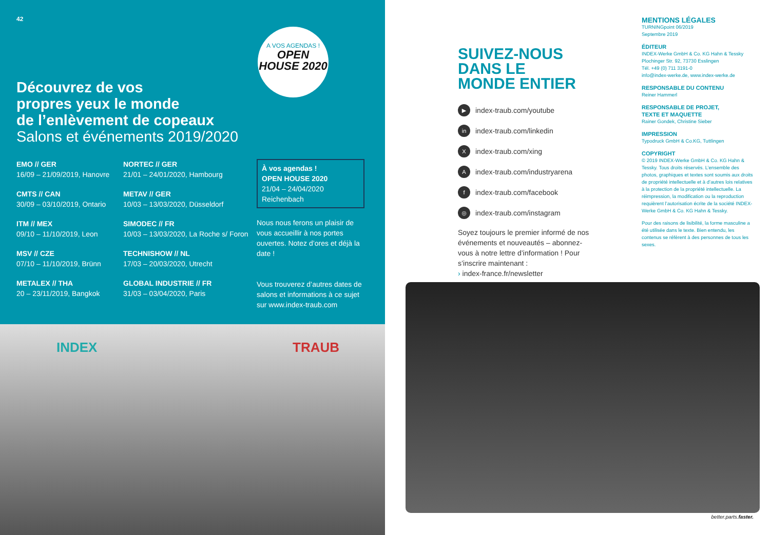42
Découvrez de vos
propres yeux le monde
de l’enlèvement de copeaux
Salons et événements 2019/2020
EMO // GER
16/09 – 21/09/2019, Hanovre
CMTS // CAN
30/09 – 03/10/2019, Ontario
ITM // MEX
09/10 – 11/10/2019, Leon
MSV // CZE
07/10 – 11/10/2019, Brünn
METALEX // THA
20 – 23/11/2019, Bangkok
NORTEC // GER
21/01 – 24/01/2020, Hambourg
METAV // GER
10/03 – 13/03/2020, Düsseldorf
SIMODEC // FR
10/03 – 13/03/2020, La Roche s/ Foron
TECHNISHOW // NL
17/03 – 20/03/2020, Utrecht
GLOBAL INDUSTRIE // FR
31/03 – 03/04/2020, Paris
À vos agendas !
OPEN HOUSE 2020
21/04 – 24/04/2020
Reichenbach
Nous nous ferons un plaisir de vous accueillir à nos portes ouvertes. Notez d’ores et déjà la date !
Vous trouverez d’autres dates de salons et informations à ce sujet sur www.index-traub.com
A VOS AGENDAS !
OPEN
HOUSE 2020
INDEX TRAUB
SUIVEZ-NOUS
DANS LE
MONDE ENTIER
▶ index-traub.com/youtube
in index-traub.com/linkedin
Xindex-traub.com/xing
Aindex-traub.com/industryarena
findex-traub.com/facebook
◎ index-traub.com/instagram
Soyez toujours le premier informé de nos événements et nouveautés – abonnez-vous à notre lettre d’information ! Pour s’inscrire maintenant :
› index-france.fr/newsletter
MENTIONS LÉGALES
TURNINGpoint 06/2019
Septembre 2019
ÉDITEUR
INDEX-Werke GmbH & Co. KG Hahn & Tessky
Plochinger Str. 92, 73730 Esslingen
Tél. +49 (0) 711 3191-0
info@index-werke.de, www.index-werke.de
RESPONSABLE DU CONTENU
Reiner Hammerl
RESPONSABLE DE PROJET,
TEXTE ET MAQUETTE
Rainer Gondek, Christine Sieber
IMPRESSION
Typodruck GmbH & Co.KG, Tuttlingen
COPYRIGHT
© 2019 INDEX-Werke GmbH & Co. KG Hahn & Tessky. Tous droits réservés. L’ensemble des photos, graphiques et textes sont soumis aux droits de propriété intellectuelle et à d’autres lois relatives à la protection de la propriété intellectuelle. La réimpression, la modification ou la reproduction requièrent l’autorisation écrite de la société INDEX-Werke GmbH & Co. KG Hahn & Tessky.
Pour des raisons de lisibilité, la forme masculine a été utilisée dans le texte. Bien entendu, les contenus se réfèrent à des personnes de tous les sexes.
better.parts.faster.